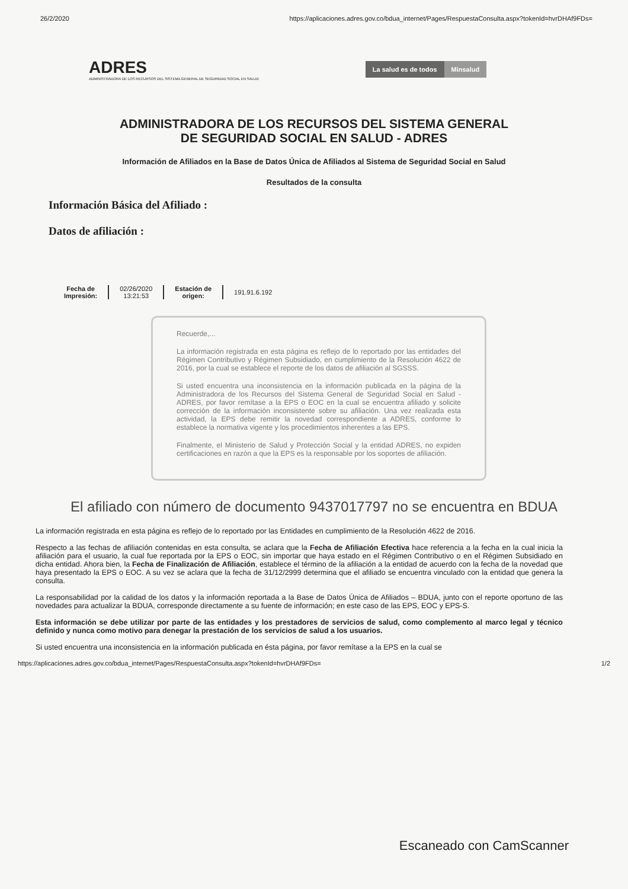26/2/2020 https://aplicaciones.adres.gov.co/bdua_internet/Pages/RespuestaConsulta.aspx?tokenId=hvrDHAf9FDs=
ADRES
ADMINISTRADORA DE LOS RECURSOS DEL SISTEMA GENERAL DE SEGURIDAD SOCIAL EN SALUD
La salud es de todos Minsalud
ADMINISTRADORA DE LOS RECURSOS DEL SISTEMA GENERAL
DE SEGURIDAD SOCIAL EN SALUD - ADRES
Información de Afiliados en la Base de Datos Única de Afiliados al Sistema de Seguridad Social en Salud
Resultados de la consulta
Información Básica del Afiliado :
Datos de afiliación :
| Fecha de Impresión: | 02/26/2020 13:21:53 | Estación de origen: | 191.91.6.192 |
Recuerde,...
La información registrada en esta página es reflejo de lo reportado por las entidades del Régimen Contributivo y Régimen Subsidiado, en cumplimiento de la Resolución 4622 de 2016, por la cual se establece el reporte de los datos de afiliación al SGSSS.
Si usted encuentra una inconsistencia en la información publicada en la página de la Administradora de los Recursos del Sistema General de Seguridad Social en Salud - ADRES, por favor remítase a la EPS o EOC en la cual se encuentra afiliado y solicite corrección de la información inconsistente sobre su afiliación. Una vez realizada esta actividad, la EPS debe remitir la novedad correspondiente a ADRES, conforme lo establece la normativa vigente y los procedimientos inherentes a las EPS.
Finalmente, el Ministerio de Salud y Protección Social y la entidad ADRES, no expiden certificaciones en razón a que la EPS es la responsable por los soportes de afiliación.
El afiliado con número de documento 9437017797 no se encuentra en BDUA
La información registrada en esta página es reflejo de lo reportado por las Entidades en cumplimiento de la Resolución 4622 de 2016.
Respecto a las fechas de afiliación contenidas en esta consulta, se aclara que la Fecha de Afiliación Efectiva hace referencia a la fecha en la cual inicia la afiliación para el usuario, la cual fue reportada por la EPS o EOC, sin importar que haya estado en el Régimen Contributivo o en el Régimen Subsidiado en dicha entidad. Ahora bien, la Fecha de Finalización de Afiliación, establece el término de la afiliación a la entidad de acuerdo con la fecha de la novedad que haya presentado la EPS o EOC. A su vez se aclara que la fecha de 31/12/2999 determina que el afiliado se encuentra vinculado con la entidad que genera la consulta.
La responsabilidad por la calidad de los datos y la información reportada a la Base de Datos Única de Afiliados – BDUA, junto con el reporte oportuno de las novedades para actualizar la BDUA, corresponde directamente a su fuente de información; en este caso de las EPS, EOC y EPS-S.
Esta información se debe utilizar por parte de las entidades y los prestadores de servicios de salud, como complemento al marco legal y técnico definido y nunca como motivo para denegar la prestación de los servicios de salud a los usuarios.
Si usted encuentra una inconsistencia en la información publicada en ésta página, por favor remítase a la EPS en la cual se
https://aplicaciones.adres.gov.co/bdua_internet/Pages/RespuestaConsulta.aspx?tokenId=hvrDHAf9FDs= 1/2
Escaneado con CamScanner